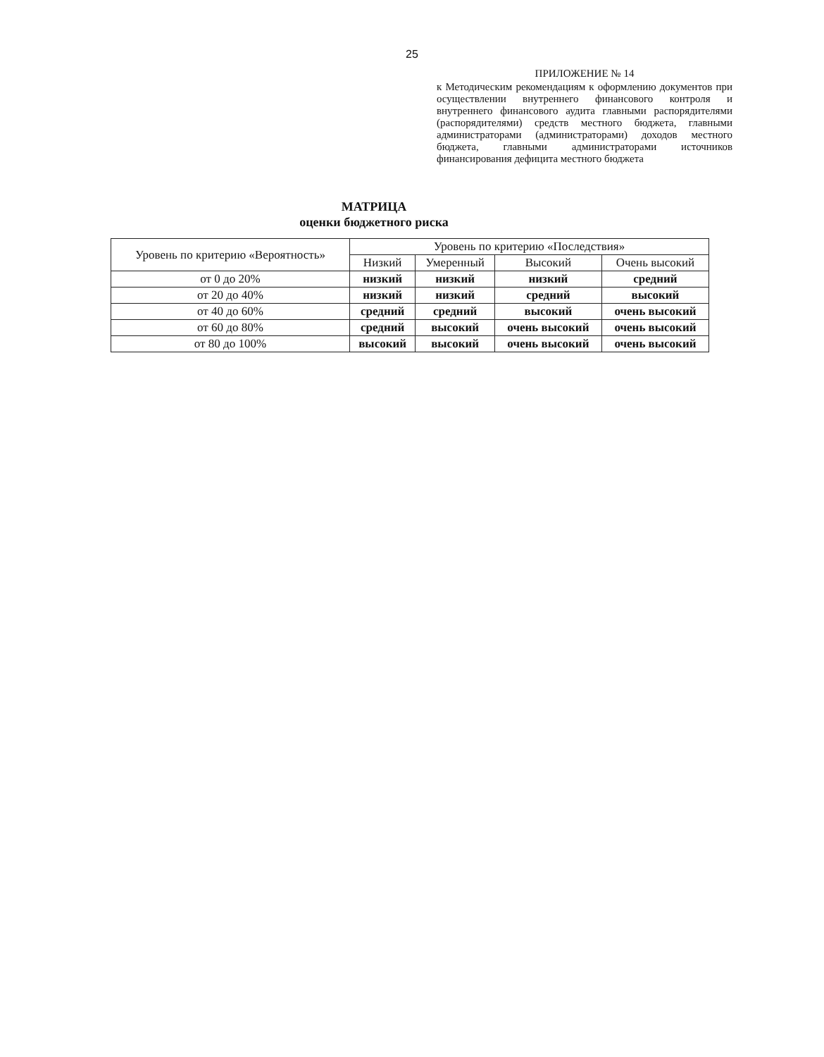25
ПРИЛОЖЕНИЕ № 14
к Методическим рекомендациям к оформлению документов при осуществлении внутреннего финансового контроля и внутреннего финансового аудита главными распорядителями (распорядителями) средств местного бюджета, главными администраторами (администраторами) доходов местного бюджета, главными администраторами источников финансирования дефицита местного бюджета
МАТРИЦА
оценки бюджетного риска
| Уровень по критерию «Вероятность» | Уровень по критерию «Последствия» | | | |
| --- | --- | --- | --- | --- |
| | Низкий | Умеренный | Высокий | Очень высокий |
| от 0 до 20% | низкий | низкий | низкий | средний |
| от 20 до 40% | низкий | низкий | средний | высокий |
| от 40 до 60% | средний | средний | высокий | очень высокий |
| от 60 до 80% | средний | высокий | очень высокий | очень высокий |
| от 80 до 100% | высокий | высокий | очень высокий | очень высокий |